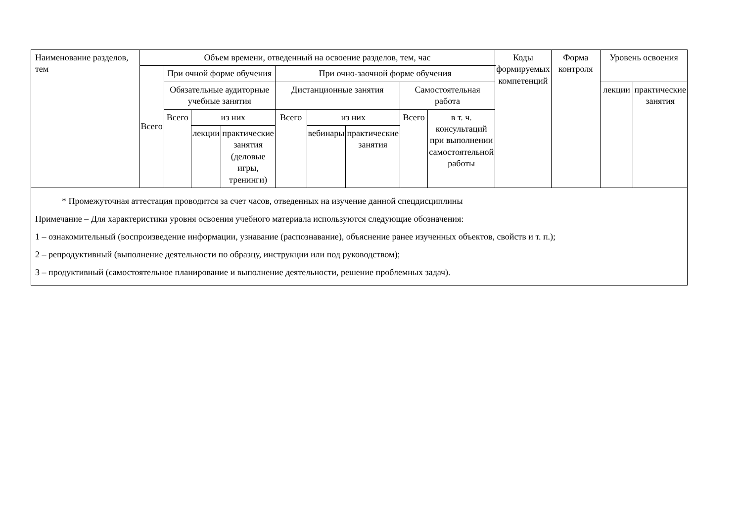| Наименование разделов, тем | Объем времени, отведенный на освоение разделов, тем, час | | | | | | | | | Коды формируемых компетенций | Форма контроля | Уровень освоения | |
| --- | --- | --- | --- | --- | --- | --- | --- | --- | --- | --- | --- | --- | --- |
| | Всего | При очной форме обучения | | | При очно-заочной форме обучения | | | | | | | | |
| | | Обязательные аудиторные учебные занятия | | | Дистанционные занятия | | | Самостоятельная работа | | | | лекции | практические занятия |
| | | Всего | из них | | Всего | из них | | Всего | в т. ч. консультаций при выполнении самостоятельной работы | | | | |
| | | | лекции | практические занятия (деловые игры, тренинги) | | вебинары | практические занятия | | | | | | |
| * Промежуточная аттестация проводится за счет часов, отведенных на изучение данной спецдисциплины Примечание – Для характеристики уровня освоения учебного материала используются следующие обозначения: 1 – ознакомительный (воспроизведение информации, узнавание (распознавание), объяснение ранее изученных объектов, свойств и т. п.); 2 – репродуктивный (выполнение деятельности по образцу, инструкции или под руководством); 3 – продуктивный (самостоятельное планирование и выполнение деятельности, решение проблемных задач). | | | | | | | | | | | | | |